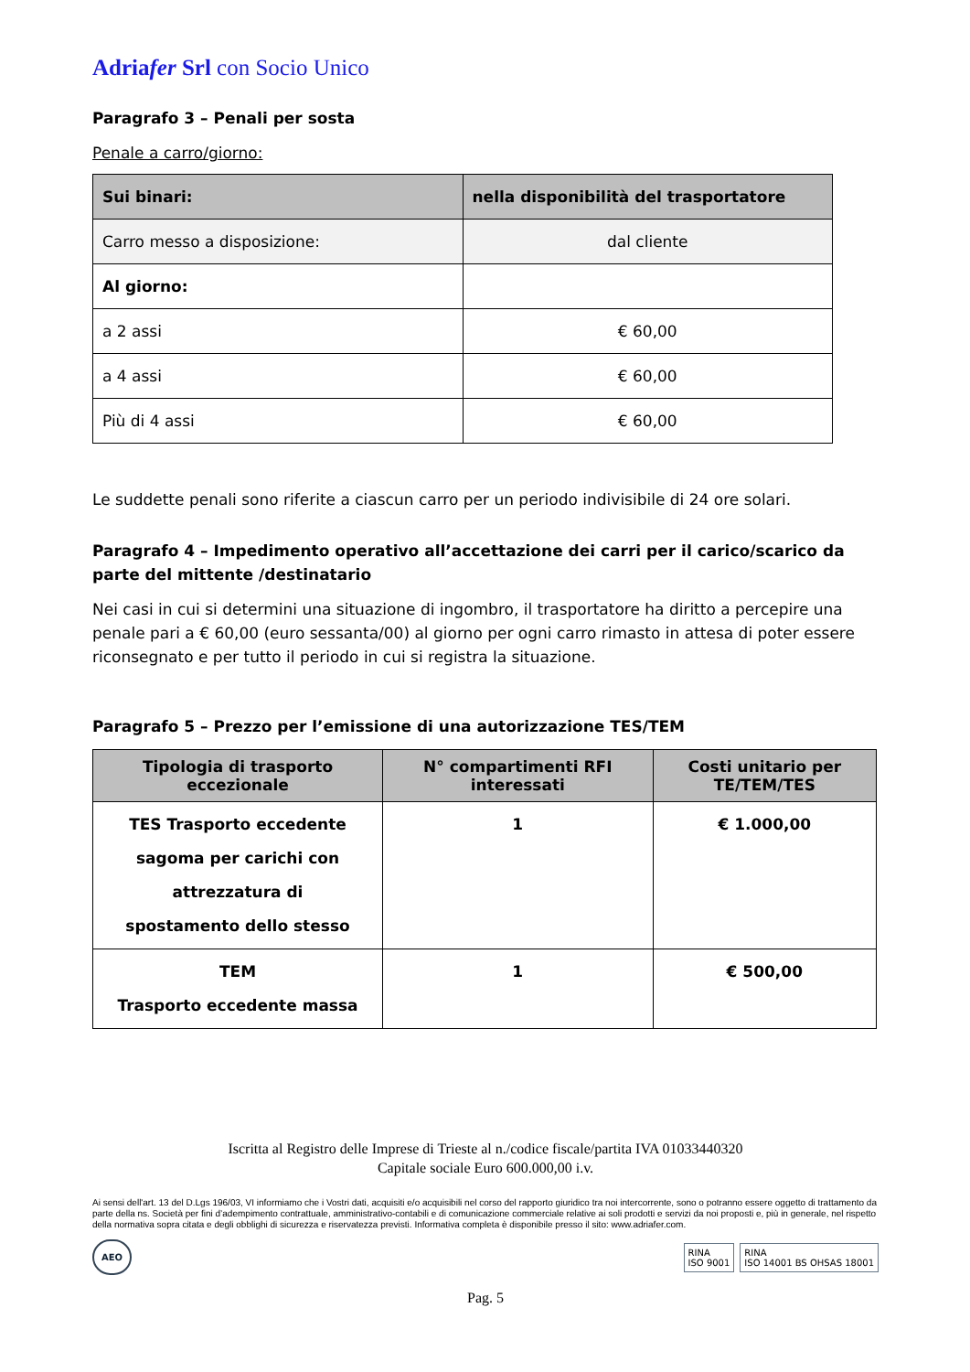Adriafer Srl con Socio Unico
Paragrafo 3 – Penali per sosta
Penale a carro/giorno:
| Sui binari: | nella disponibilità del trasportatore |
| --- | --- |
| Carro messo a disposizione: | dal cliente |
| Al giorno: | |
| a 2 assi | € 60,00 |
| a 4 assi | € 60,00 |
| Più di 4 assi | € 60,00 |
Le suddette penali sono riferite a ciascun carro per un periodo indivisibile di 24 ore solari.
Paragrafo 4 – Impedimento operativo all’accettazione dei carri per il carico/scarico da parte del mittente /destinatario
Nei casi in cui si determini una situazione di ingombro, il trasportatore ha diritto a percepire una penale pari a € 60,00 (euro sessanta/00) al giorno per ogni carro rimasto in attesa di poter essere riconsegnato e per tutto il periodo in cui si registra la situazione.
Paragrafo 5 – Prezzo per l’emissione di una autorizzazione TES/TEM
| Tipologia di trasporto eccezionale | N° compartimenti RFI interessati | Costi unitario per TE/TEM/TES |
| --- | --- | --- |
| TES Trasporto eccedente sagoma per carichi con attrezzatura di spostamento dello stesso | 1 | € 1.000,00 |
| TEM Trasporto eccedente massa | 1 | € 500,00 |
Iscritta al Registro delle Imprese di Trieste al n./codice fiscale/partita IVA 01033440320
Capitale sociale Euro 600.000,00 i.v.
Ai sensi dell'art. 13 del D.Lgs 196/03, VI informiamo che i Vostri dati, acquisiti e/o acquisibili nel corso del rapporto giuridico tra noi intercorrente, sono o potranno essere oggetto di trattamento da parte della ns. Società per fini d’adempimento contrattuale, amministrativo-contabili e di comunicazione commerciale relative ai soli prodotti e servizi da noi proposti e, più in generale, nel rispetto della normativa sopra citata e degli obblighi di sicurezza e riservatezza previsti. Informativa completa è disponibile presso il sito: www.adriafer.com.
AEO
RINA
ISO 9001
RINA
ISO 14001 BS OHSAS 18001
Pag. 5